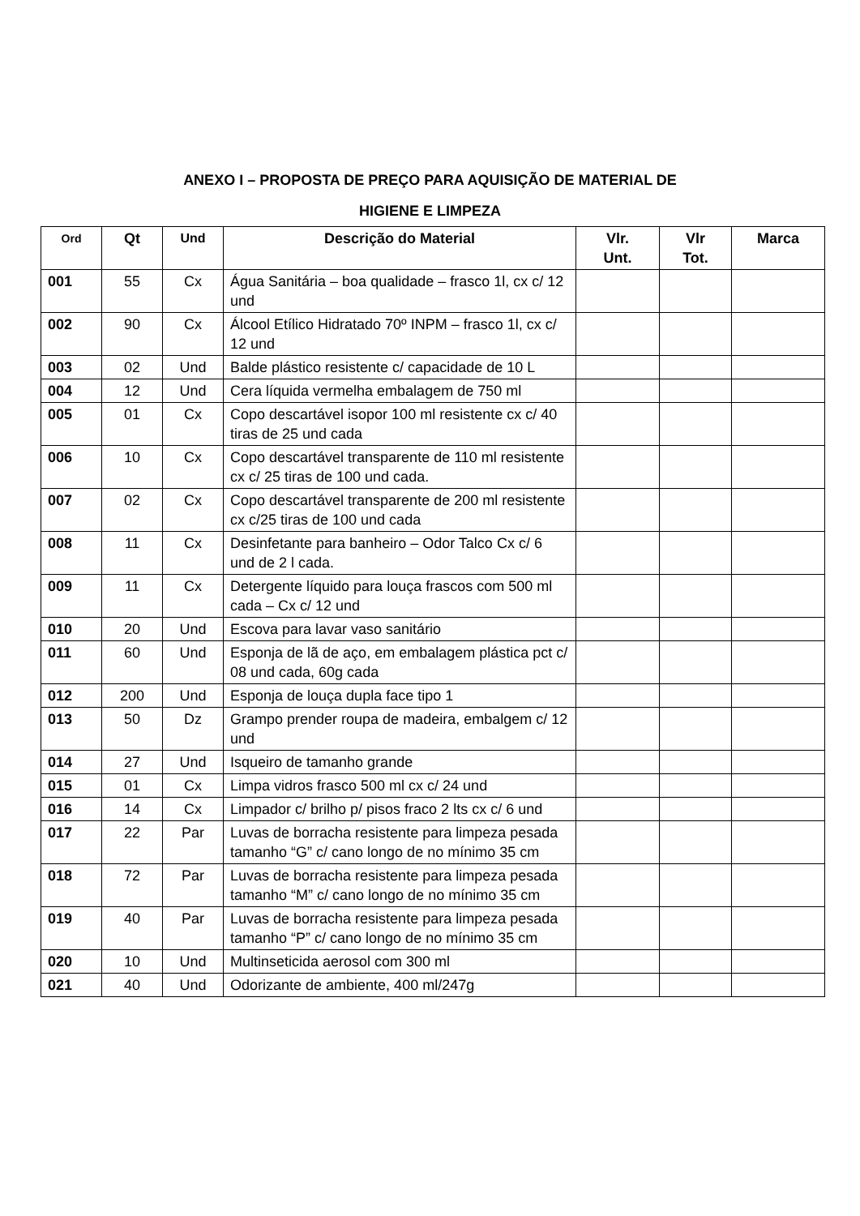ANEXO I – PROPOSTA DE PREÇO PARA AQUISIÇÃO DE MATERIAL DE
HIGIENE E LIMPEZA
| Ord | Qt | Und | Descrição do Material | Vlr. Unt. | Vlr Tot. | Marca |
| --- | --- | --- | --- | --- | --- | --- |
| 001 | 55 | Cx | Água Sanitária – boa qualidade – frasco 1l, cx c/ 12 und | | | |
| 002 | 90 | Cx | Álcool Etílico Hidratado 70º INPM – frasco 1l, cx c/ 12 und | | | |
| 003 | 02 | Und | Balde plástico resistente c/ capacidade de 10 L | | | |
| 004 | 12 | Und | Cera líquida vermelha embalagem de 750 ml | | | |
| 005 | 01 | Cx | Copo descartável isopor 100 ml resistente cx c/ 40 tiras de 25 und cada | | | |
| 006 | 10 | Cx | Copo descartável transparente de 110 ml resistente cx c/ 25 tiras de 100 und cada. | | | |
| 007 | 02 | Cx | Copo descartável transparente de 200 ml resistente cx c/25 tiras de 100 und cada | | | |
| 008 | 11 | Cx | Desinfetante para banheiro – Odor Talco Cx c/ 6 und de 2 l cada. | | | |
| 009 | 11 | Cx | Detergente líquido para louça frascos com 500 ml cada – Cx c/ 12 und | | | |
| 010 | 20 | Und | Escova para lavar vaso sanitário | | | |
| 011 | 60 | Und | Esponja de lã de aço, em embalagem plástica pct c/ 08 und cada, 60g cada | | | |
| 012 | 200 | Und | Esponja de louça dupla face tipo 1 | | | |
| 013 | 50 | Dz | Grampo prender roupa de madeira, embalgem c/ 12 und | | | |
| 014 | 27 | Und | Isqueiro de tamanho grande | | | |
| 015 | 01 | Cx | Limpa vidros frasco 500 ml cx c/ 24 und | | | |
| 016 | 14 | Cx | Limpador c/ brilho p/ pisos fraco 2 lts cx c/ 6 und | | | |
| 017 | 22 | Par | Luvas de borracha resistente para limpeza pesada tamanho “G” c/ cano longo de no mínimo 35 cm | | | |
| 018 | 72 | Par | Luvas de borracha resistente para limpeza pesada tamanho “M” c/ cano longo de no mínimo 35 cm | | | |
| 019 | 40 | Par | Luvas de borracha resistente para limpeza pesada tamanho “P” c/ cano longo de no mínimo 35 cm | | | |
| 020 | 10 | Und | Multinseticida aerosol com 300 ml | | | |
| 021 | 40 | Und | Odorizante de ambiente, 400 ml/247g | | | |